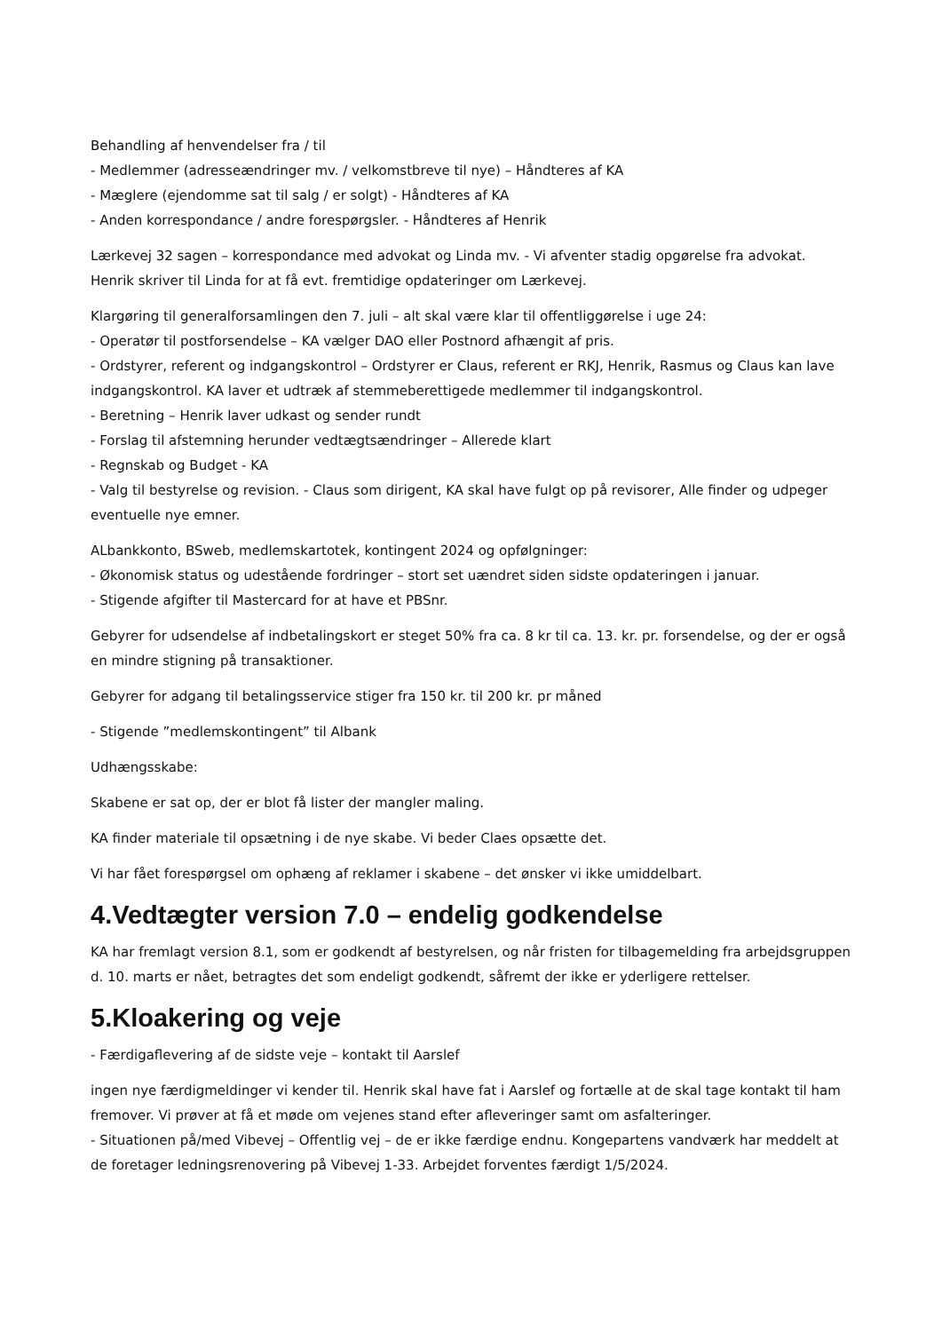Behandling af henvendelser fra / til
- Medlemmer (adresseændringer mv. / velkomstbreve til nye) – Håndteres af KA
- Mæglere (ejendomme sat til salg / er solgt) - Håndteres af KA
- Anden korrespondance / andre forespørgsler. - Håndteres af Henrik
Lærkevej 32 sagen – korrespondance med advokat og Linda mv. - Vi afventer stadig opgørelse fra advokat. Henrik skriver til Linda for at få evt. fremtidige opdateringer om Lærkevej.
Klargøring til generalforsamlingen den 7. juli – alt skal være klar til offentliggørelse i uge 24:
- Operatør til postforsendelse – KA vælger DAO eller Postnord afhængit af pris.
- Ordstyrer, referent og indgangskontrol – Ordstyrer er Claus, referent er RKJ, Henrik, Rasmus og Claus kan lave indgangskontrol. KA laver et udtræk af stemmeberettigede medlemmer til indgangskontrol.
- Beretning – Henrik laver udkast og sender rundt
- Forslag til afstemning herunder vedtægtsændringer – Allerede klart
- Regnskab og Budget - KA
- Valg til bestyrelse og revision. - Claus som dirigent, KA skal have fulgt op på revisorer, Alle finder og udpeger eventuelle nye emner.
ALbankkonto, BSweb, medlemskartotek, kontingent 2024 og opfølgninger:
- Økonomisk status og udestående fordringer – stort set uændret siden sidste opdateringen i januar.
- Stigende afgifter til Mastercard for at have et PBSnr.
Gebyrer for udsendelse af indbetalingskort er steget 50% fra ca. 8 kr til ca. 13. kr. pr. forsendelse, og der er også en mindre stigning på transaktioner.
Gebyrer for adgang til betalingsservice stiger fra 150 kr. til 200 kr. pr måned
- Stigende ”medlemskontingent” til Albank
Udhængsskabe:
Skabene er sat op, der er blot få lister der mangler maling.
KA finder materiale til opsætning i de nye skabe. Vi beder Claes opsætte det.
Vi har fået forespørgsel om ophæng af reklamer i skabene – det ønsker vi ikke umiddelbart.
4.Vedtægter version 7.0 – endelig godkendelse
KA har fremlagt version 8.1, som er godkendt af bestyrelsen, og når fristen for tilbagemelding fra arbejdsgruppen d. 10. marts er nået, betragtes det som endeligt godkendt, såfremt der ikke er yderligere rettelser.
5.Kloakering og veje
- Færdigaflevering af de sidste veje – kontakt til Aarslef
ingen nye færdigmeldinger vi kender til. Henrik skal have fat i Aarslef og fortælle at de skal tage kontakt til ham fremover. Vi prøver at få et møde om vejenes stand efter afleveringer samt om asfalteringer.
- Situationen på/med Vibevej – Offentlig vej – de er ikke færdige endnu. Kongepartens vandværk har meddelt at de foretager ledningsrenovering på Vibevej 1-33. Arbejdet forventes færdigt 1/5/2024.